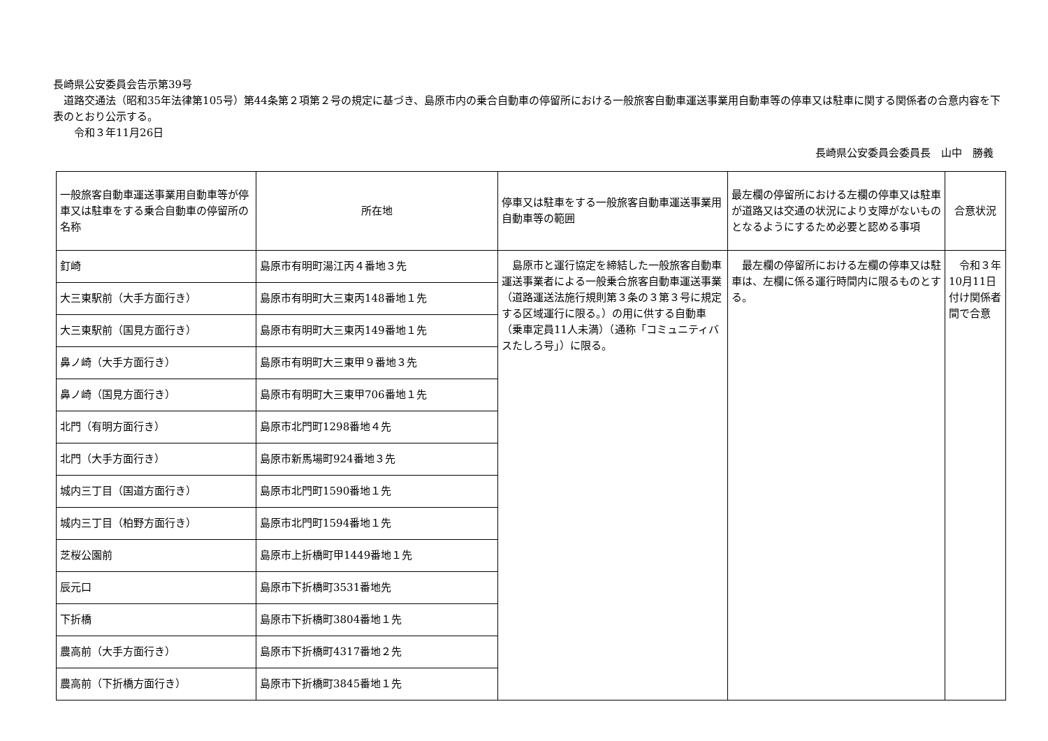長崎県公安委員会告示第39号
　道路交通法（昭和35年法律第105号）第44条第２項第２号の規定に基づき、島原市内の乗合自動車の停留所における一般旅客自動車運送事業用自動車等の停車又は駐車に関する関係者の合意内容を下表のとおり公示する。
　　令和３年11月26日
長崎県公安委員会委員長　山中　勝義
| 一般旅客自動車運送事業用自動車等が停車又は駐車をする乗合自動車の停留所の名称 | 所在地 | 停車又は駐車をする一般旅客自動車運送事業用自動車等の範囲 | 最左欄の停留所における左欄の停車又は駐車が道路又は交通の状況により支障がないものとなるようにするため必要と認める事項 | 合意状況 |
| --- | --- | --- | --- | --- |
| 釘崎 | 島原市有明町湯江丙４番地３先 | 島原市と運行協定を締結した一般旅客自動車運送事業者による一般乗合旅客自動車運送事業（道路運送法施行規則第３条の３第３号に規定する区域運行に限る。）の用に供する自動車（乗車定員11人未満）（通称「コミュニティバスたしろ号」）に限る。 | 最左欄の停留所における左欄の停車又は駐車は、左欄に係る運行時間内に限るものとする。 | 令和３年10月11日付け関係者間で合意 |
| 大三東駅前（大手方面行き） | 島原市有明町大三東丙148番地１先 | | | |
| 大三東駅前（国見方面行き） | 島原市有明町大三東丙149番地１先 | | | |
| 鼻ノ崎（大手方面行き） | 島原市有明町大三東甲９番地３先 | | | |
| 鼻ノ崎（国見方面行き） | 島原市有明町大三東甲706番地１先 | | | |
| 北門（有明方面行き） | 島原市北門町1298番地４先 | | | |
| 北門（大手方面行き） | 島原市新馬場町924番地３先 | | | |
| 城内三丁目（国道方面行き） | 島原市北門町1590番地１先 | | | |
| 城内三丁目（柏野方面行き） | 島原市北門町1594番地１先 | | | |
| 芝桜公園前 | 島原市上折橋町甲1449番地１先 | | | |
| 辰元口 | 島原市下折橋町3531番地先 | | | |
| 下折橋 | 島原市下折橋町3804番地１先 | | | |
| 農高前（大手方面行き） | 島原市下折橋町4317番地２先 | | | |
| 農高前（下折橋方面行き） | 島原市下折橋町3845番地１先 | | | |